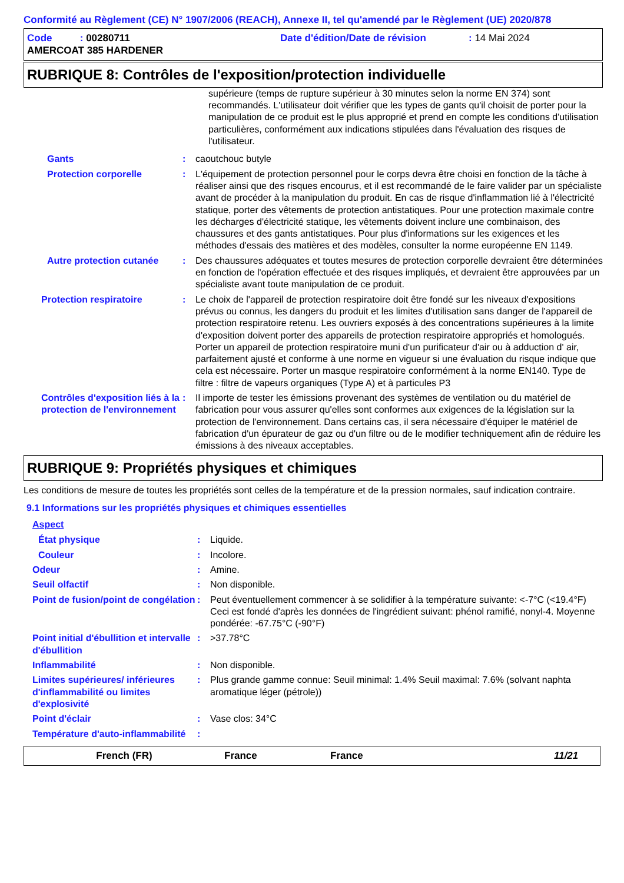Conformité au Règlement (CE) N° 1907/2006 (REACH), Annexe II, tel qu'amendé par le Règlement (UE) 2020/878
Code : 00280711 Date d'édition/Date de révision : 14 Mai 2024
AMERCOAT 385 HARDENER
RUBRIQUE 8: Contrôles de l'exposition/protection individuelle
supérieure (temps de rupture supérieur à 30 minutes selon la norme EN 374) sont recommandés. L'utilisateur doit vérifier que les types de gants qu'il choisit de porter pour la manipulation de ce produit est le plus approprié et prend en compte les conditions d'utilisation particulières, conformément aux indications stipulées dans l'évaluation des risques de l'utilisateur.
Gants : caoutchouc butyle
Protection corporelle : L'équipement de protection personnel pour le corps devra être choisi en fonction de la tâche à réaliser ainsi que des risques encourus, et il est recommandé de le faire valider par un spécialiste avant de procéder à la manipulation du produit. En cas de risque d'inflammation lié à l'électricité statique, porter des vêtements de protection antistatiques. Pour une protection maximale contre les décharges d'électricité statique, les vêtements doivent inclure une combinaison, des chaussures et des gants antistatiques. Pour plus d'informations sur les exigences et les méthodes d'essais des matières et des modèles, consulter la norme européenne EN 1149.
Autre protection cutanée
: Des chaussures adéquates et toutes mesures de protection corporelle devraient être déterminées en fonction de l'opération effectuée et des risques impliqués, et devraient être approuvées par un spécialiste avant toute manipulation de ce produit.
Protection respiratoire : Le choix de l'appareil de protection respiratoire doit être fondé sur les niveaux d'expositions prévus ou connus, les dangers du produit et les limites d'utilisation sans danger de l'appareil de protection respiratoire retenu. Les ouvriers exposés à des concentrations supérieures à la limite d'exposition doivent porter des appareils de protection respiratoire appropriés et homologués. Porter un appareil de protection respiratoire muni d'un purificateur d'air ou à adduction d' air, parfaitement ajusté et conforme à une norme en vigueur si une évaluation du risque indique que cela est nécessaire. Porter un masque respiratoire conformément à la norme EN140. Type de filtre : filtre de vapeurs organiques (Type A) et à particules P3
Contrôles d'exposition liés à la protection de l'environnement
: Il importe de tester les émissions provenant des systèmes de ventilation ou du matériel de fabrication pour vous assurer qu'elles sont conformes aux exigences de la législation sur la protection de l'environnement. Dans certains cas, il sera nécessaire d'équiper le matériel de fabrication d'un épurateur de gaz ou d'un filtre ou de le modifier techniquement afin de réduire les émissions à des niveaux acceptables.
RUBRIQUE 9: Propriétés physiques et chimiques
Les conditions de mesure de toutes les propriétés sont celles de la température et de la pression normales, sauf indication contraire.
9.1 Informations sur les propriétés physiques et chimiques essentielles
Aspect
État physique : Liquide.
Couleur : Incolore.
Odeur : Amine.
Seuil olfactif : Non disponible.
Point de fusion/point de congélation
: Peut éventuellement commencer à se solidifier à la température suivante: <-7°C (<19.4°F) Ceci est fondé d'après les données de l'ingrédient suivant: phénol ramifié, nonyl-4. Moyenne pondérée: -67.75°C (-90°F)
Point initial d'ébullition et intervalle d'ébullition
: >37.78°C
Inflammabilité : Non disponible.
Limites supérieures/ inférieures d'inflammabilité ou limites d'explosivité
: Plus grande gamme connue: Seuil minimal: 1.4% Seuil maximal: 7.6% (solvant naphta aromatique léger (pétrole))
Point d'éclair : Vase clos: 34°C
Température d'auto-inflammabilité
:
French (FR) France France 11/21